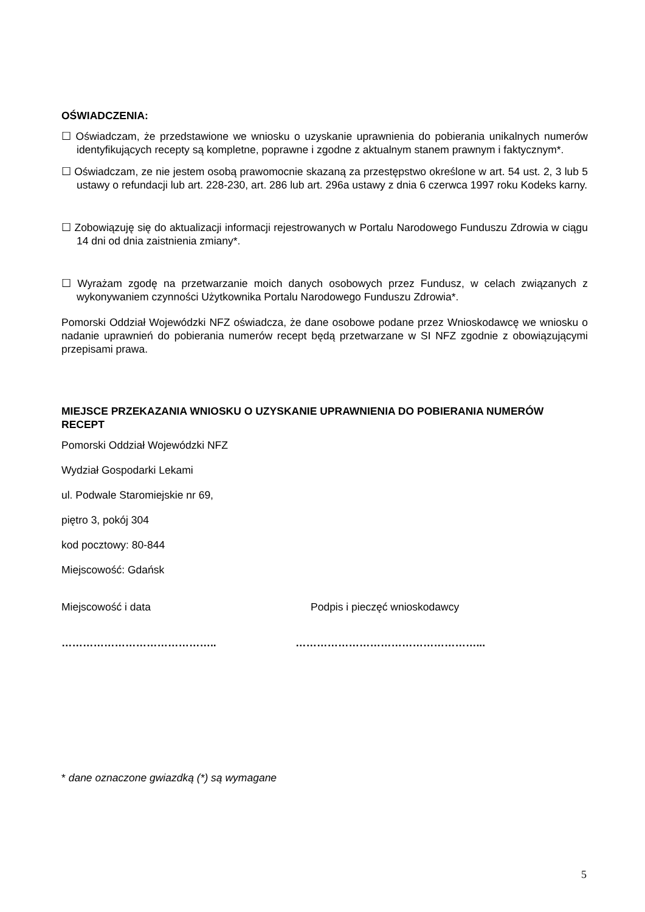OŚWIADCZENIA:
☐ Oświadczam, że przedstawione we wniosku o uzyskanie uprawnienia do pobierania unikalnych numerów identyfikujących recepty są kompletne, poprawne i zgodne z aktualnym stanem prawnym i faktycznym*.
☐ Oświadczam, ze nie jestem osobą prawomocnie skazaną za przestępstwo określone w art. 54 ust. 2, 3 lub 5 ustawy o refundacji lub art. 228-230, art. 286 lub art. 296a ustawy z dnia 6 czerwca 1997 roku Kodeks karny.
☐ Zobowiązuję się do aktualizacji informacji rejestrowanych w Portalu Narodowego Funduszu Zdrowia w ciągu 14 dni od dnia zaistnienia zmiany*.
☐ Wyrażam zgodę na przetwarzanie moich danych osobowych przez Fundusz, w celach związanych z wykonywaniem czynności Użytkownika Portalu Narodowego Funduszu Zdrowia*.
Pomorski Oddział Wojewódzki NFZ oświadcza, że dane osobowe podane przez Wnioskodawcę we wniosku o nadanie uprawnień do pobierania numerów recept będą przetwarzane w SI NFZ zgodnie z obowiązującymi przepisami prawa.
MIEJSCE PRZEKAZANIA WNIOSKU O UZYSKANIE UPRAWNIENIA DO POBIERANIA NUMERÓW RECEPT
Pomorski Oddział Wojewódzki NFZ
Wydział Gospodarki Lekami
ul. Podwale Staromiejskie nr 69,
piętro 3, pokój 304
kod pocztowy: 80-844
Miejscowość: Gdańsk
Miejscowość i data Podpis i pieczęć wnioskodawcy
…………………………………….. ……………………………………………...
* dane oznaczone gwiazdką (*) są wymagane
5